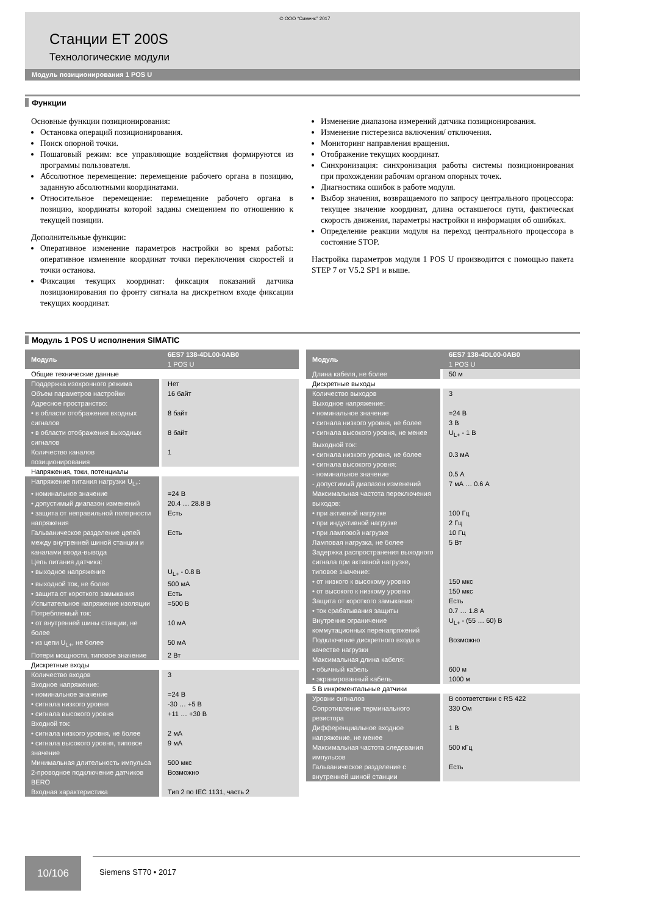© ООО “Сименс” 2017
Станции ET 200S
Технологические модули
Модуль позиционирования 1 POS U
Функции
Основные функции позиционирования:
Остановка операций позиционирования.
Поиск опорной точки.
Пошаговый режим: все управляющие воздействия формируются из программы пользователя.
Абсолютное перемещение: перемещение рабочего органа в позицию, заданную абсолютными координатами.
Относительное перемещение: перемещение рабочего органа в позицию, координаты которой заданы смещением по отношению к текущей позиции.
Дополнительные функции:
Оперативное изменение параметров настройки во время работы: оперативное изменение координат точки переключения скоростей и точки останова.
Фиксация текущих координат: фиксация показаний датчика позиционирования по фронту сигнала на дискретном входе фиксации текущих координат.
Изменение диапазона измерений датчика позиционирования.
Изменение гистерезиса включения/ отключения.
Мониторинг направления вращения.
Отображение текущих координат.
Синхронизация: синхронизация работы системы позиционирования при прохождении рабочим органом опорных точек.
Диагностика ошибок в работе модуля.
Выбор значения, возвращаемого по запросу центрального процессора: текущее значение координат, длина оставшегося пути, фактическая скорость движения, параметры настройки и информация об ошибках.
Определение реакции модуля на переход центрального процессора в состояние STOP.
Настройка параметров модуля 1 POS U производится с помощью пакета STEP 7 от V5.2 SP1 и выше.
Модуль 1 POS U исполнения SIMATIC
| Модуль | 6ES7 138-4DL00-0AB0 1 POS U |
| --- | --- |
| Общие технические данные | |
| Поддержка изохронного режима | Нет |
| Объем параметров настройки | 16 байт |
| Адресное пространство: | |
| • в области отображения входных сигналов | 8 байт |
| • в области отображения выходных сигналов | 8 байт |
| Количество каналов позиционирования | 1 |
| Напряжения, токи, потенциалы | |
| Напряжение питания нагрузки U<sub>L+</sub>: | |
| • номинальное значение | =24 В |
| • допустимый диапазон изменений | 20.4 … 28.8 В |
| • защита от неправильной полярности напряжения | Есть |
| Гальваническое разделение цепей между внутренней шиной станции и каналами ввода-вывода | Есть |
| Цепь питания датчика: | |
| • выходное напряжение | U<sub>L+</sub> - 0.8 В |
| • выходной ток, не более | 500 мА |
| • защита от короткого замыкания | Есть |
| Испытательное напряжение изоляции | =500 В |
| Потребляемый ток: | |
| • от внутренней шины станции, не более | 10 мА |
| • из цепи U<sub>L+</sub>, не более | 50 мА |
| Потери мощности, типовое значение | 2 Вт |
| Дискретные входы | |
| Количество входов | 3 |
| Входное напряжение: | |
| • номинальное значение | =24 В |
| • сигнала низкого уровня | -30 … +5 В |
| • сигнала высокого уровня | +11 … +30 В |
| Входной ток: | |
| • сигнала низкого уровня, не более | 2 мА |
| • сигнала высокого уровня, типовое значение | 9 мА |
| Минимальная длительность импульса | 500 мкс |
| 2-проводное подключение датчиков BERO | Возможно |
| Входная характеристика | Тип 2 по IEC 1131, часть 2 |
| Модуль | 6ES7 138-4DL00-0AB0 1 POS U |
| --- | --- |
| Длина кабеля, не более | 50 м |
| Дискретные выходы | |
| Количество выходов | 3 |
| Выходное напряжение: | |
| • номинальное значение | =24 В |
| • сигнала низкого уровня, не более | 3 В |
| • сигнала высокого уровня, не менее | U<sub>L+</sub> - 1 В |
| Выходной ток: | |
| • сигнала низкого уровня, не более | 0.3 мА |
| • сигнала высокого уровня: | |
| - номинальное значение | 0.5 А |
| - допустимый диапазон изменений | 7 мА … 0.6 А |
| Максимальная частота переключения выходов: | |
| • при активной нагрузке | 100 Гц |
| • при индуктивной нагрузке | 2 Гц |
| • при ламповой нагрузке | 10 Гц |
| Ламповая нагрузка, не более | 5 Вт |
| Задержка распространения выходного сигнала при активной нагрузке, типовое значение: | |
| • от низкого к высокому уровню | 150 мкс |
| • от высокого к низкому уровню | 150 мкс |
| Защита от короткого замыкания: | Есть |
| • ток срабатывания защиты | 0.7 … 1.8 А |
| Внутренне ограничение коммутационных перенапряжений | U<sub>L+</sub> - (55 … 60) В |
| Подключение дискретного входа в качестве нагрузки | Возможно |
| Максимальная длина кабеля: | |
| • обычный кабель | 600 м |
| • экранированный кабель | 1000 м |
| 5 В инкрементальные датчики | |
| Уровни сигналов | В соответствии с RS 422 |
| Сопротивление терминального резистора | 330 Ом |
| Дифференциальное входное напряжение, не менее | 1 В |
| Максимальная частота следования импульсов | 500 кГц |
| Гальваническое разделение с внутренней шиной станции | Есть |
10/106
Siemens ST70 • 2017